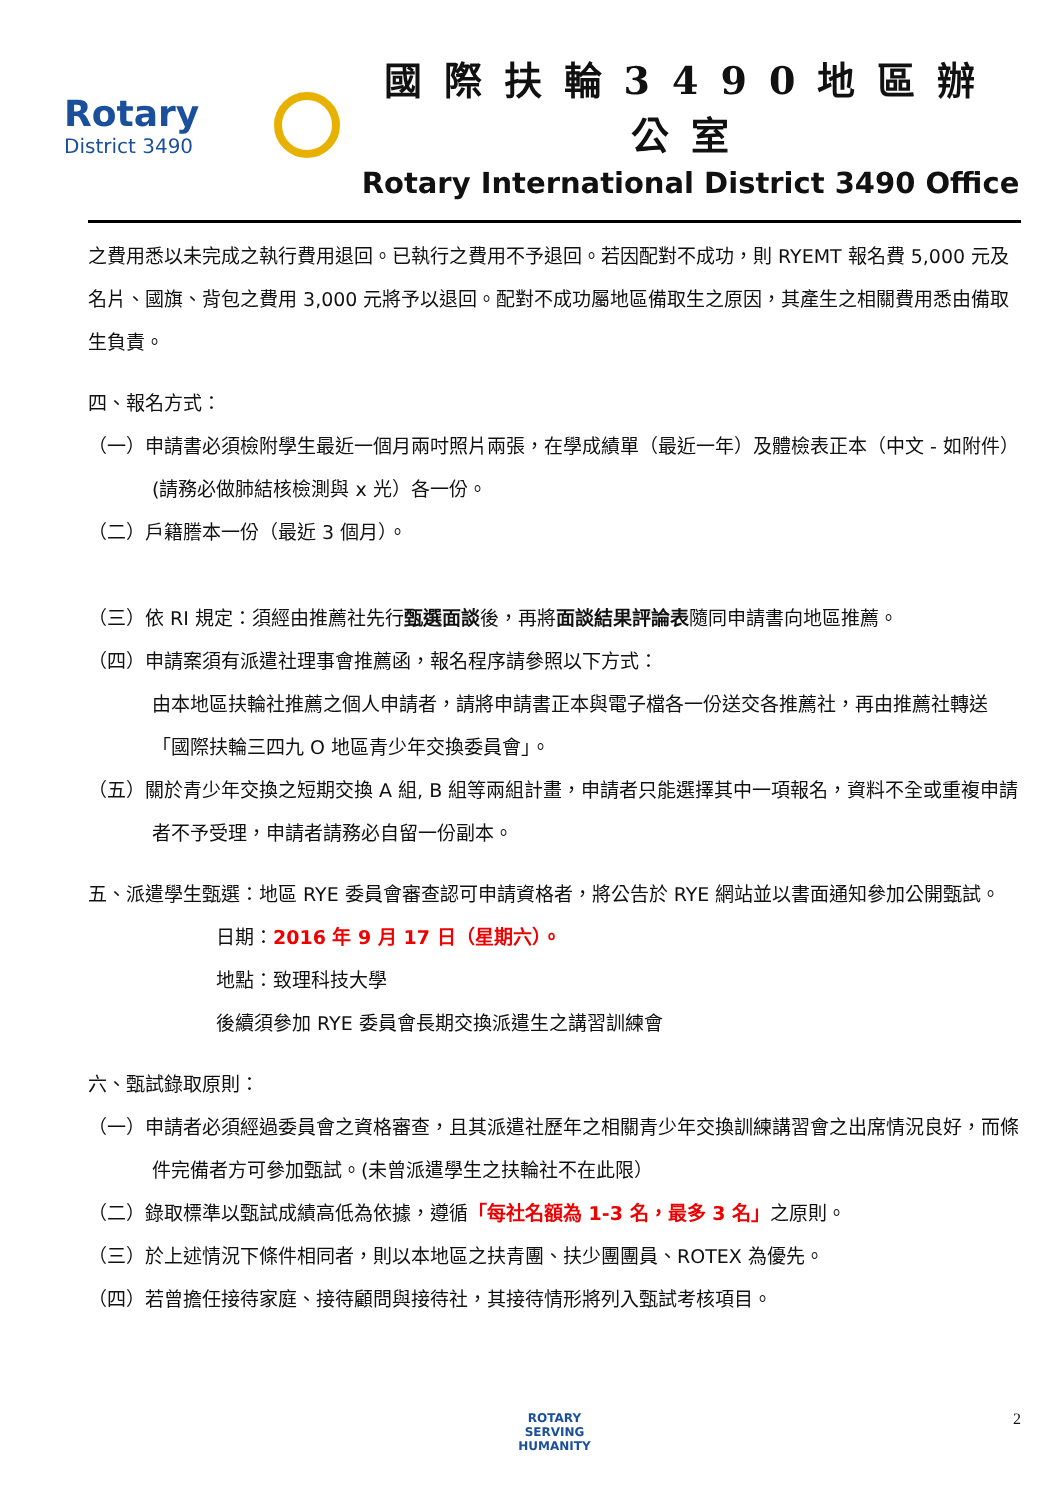Rotary
District 3490
國際扶輪3490地區辦公室
Rotary International District 3490 Office
之費用悉以未完成之執行費用退回。已執行之費用不予退回。若因配對不成功，則 RYEMT 報名費 5,000 元及名片、國旗、背包之費用 3,000 元將予以退回。配對不成功屬地區備取生之原因，其產生之相關費用悉由備取生負責。
四、報名方式：
（一）申請書必須檢附學生最近一個月兩吋照片兩張，在學成績單（最近一年）及體檢表正本（中文 - 如附件）(請務必做肺結核檢測與 x 光）各一份。
（二）戶籍謄本一份（最近 3 個月）。
（三）依 RI 規定：須經由推薦社先行甄選面談後，再將面談結果評論表隨同申請書向地區推薦。
（四）申請案須有派遣社理事會推薦函，報名程序請參照以下方式：
由本地區扶輪社推薦之個人申請者，請將申請書正本與電子檔各一份送交各推薦社，再由推薦社轉送「國際扶輪三四九 O 地區青少年交換委員會」。
（五）關於青少年交換之短期交換 A 組, B 組等兩組計畫，申請者只能選擇其中一項報名，資料不全或重複申請者不予受理，申請者請務必自留一份副本。
五、派遣學生甄選：地區 RYE 委員會審查認可申請資格者，將公告於 RYE 網站並以書面通知參加公開甄試。
日期：2016 年 9 月 17 日（星期六）。
地點：致理科技大學
後續須參加 RYE 委員會長期交換派遣生之講習訓練會
六、甄試錄取原則：
（一）申請者必須經過委員會之資格審查，且其派遣社歷年之相關青少年交換訓練講習會之出席情況良好，而條件完備者方可參加甄試。(未曾派遣學生之扶輪社不在此限）
（二）錄取標準以甄試成績高低為依據，遵循「每社名額為 1-3 名，最多 3 名」之原則。
（三）於上述情況下條件相同者，則以本地區之扶青團、扶少團團員、ROTEX 為優先。
（四）若曾擔任接待家庭、接待顧問與接待社，其接待情形將列入甄試考核項目。
ROTARY
SERVING
HUMANITY
2